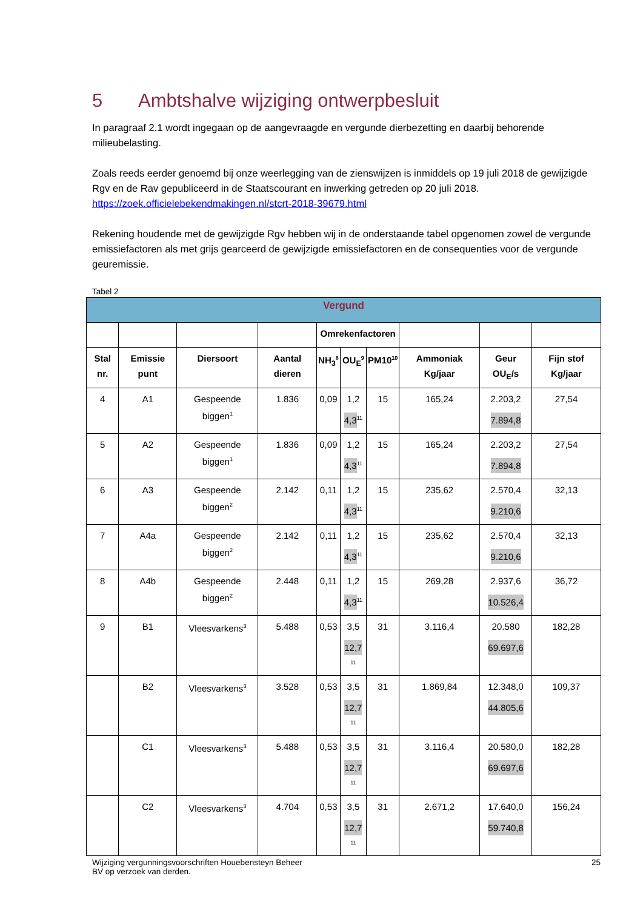5 Ambtshalve wijziging ontwerpbesluit
In paragraaf 2.1 wordt ingegaan op de aangevraagde en vergunde dierbezetting en daarbij behorende milieubelasting.
Zoals reeds eerder genoemd bij onze weerlegging van de zienswijzen is inmiddels op 19 juli 2018 de gewijzigde Rgv en de Rav gepubliceerd in de Staatscourant en inwerking getreden op 20 juli 2018.
https://zoek.officielebekendmakingen.nl/stcrt-2018-39679.html
Rekening houdende met de gewijzigde Rgv hebben wij in de onderstaande tabel opgenomen zowel de vergunde emissiefactoren als met grijs gearceerd de gewijzigde emissiefactoren en de consequenties voor de vergunde geuremissie.
Tabel 2
| Vergund | | | | | | | | | |
| --- | --- | --- | --- | --- | --- | --- | --- | --- | --- |
| | | | | Omrekenfactoren | | | | | |
| Stal nr. | Emissie punt | Diersoort | Aantal dieren | NH<sub>3</sub><sup>8</sup> | OU<sub>E</sub><sup>9</sup> | PM10<sup>10</sup> | Ammoniak Kg/jaar | Geur OU<sub>E</sub>/s | Fijn stof Kg/jaar |
| 4 | A1 | Gespeende biggen<sup>1</sup> | 1.836 | 0,09 | 1,2 4,3<sup>11</sup> | 15 | 165,24 | 2.203,2 7.894,8 | 27,54 |
| 5 | A2 | Gespeende biggen<sup>1</sup> | 1.836 | 0,09 | 1,2 4,3<sup>11</sup> | 15 | 165,24 | 2.203,2 7.894,8 | 27,54 |
| 6 | A3 | Gespeende biggen<sup>2</sup> | 2.142 | 0,11 | 1,2 4,3<sup>11</sup> | 15 | 235,62 | 2.570,4 9.210,6 | 32,13 |
| 7 | A4a | Gespeende biggen<sup>2</sup> | 2.142 | 0,11 | 1,2 4,3<sup>11</sup> | 15 | 235,62 | 2.570,4 9.210,6 | 32,13 |
| 8 | A4b | Gespeende biggen<sup>2</sup> | 2.448 | 0,11 | 1,2 4,3<sup>11</sup> | 15 | 269,28 | 2.937,6 10.526,4 | 36,72 |
| 9 | B1 | Vleesvarkens<sup>3</sup> | 5.488 | 0,53 | 3,5 12,7<sup>11</sup> | 31 | 3.116,4 | 20.580 69.697,6 | 182,28 |
| | B2 | Vleesvarkens<sup>3</sup> | 3.528 | 0,53 | 3,5 12,7<sup>11</sup> | 31 | 1.869,84 | 12.348,0 44.805,6 | 109,37 |
| | C1 | Vleesvarkens<sup>3</sup> | 5.488 | 0,53 | 3,5 12,7<sup>11</sup> | 31 | 3.116,4 | 20.580,0 69.697,6 | 182,28 |
| | C2 | Vleesvarkens<sup>3</sup> | 4.704 | 0,53 | 3,5 12,7<sup>11</sup> | 31 | 2.671,2 | 17.640,0 59.740,8 | 156,24 |
Wijziging vergunningsvoorschriften Houebensteyn Beheer
BV op verzoek van derden.
25